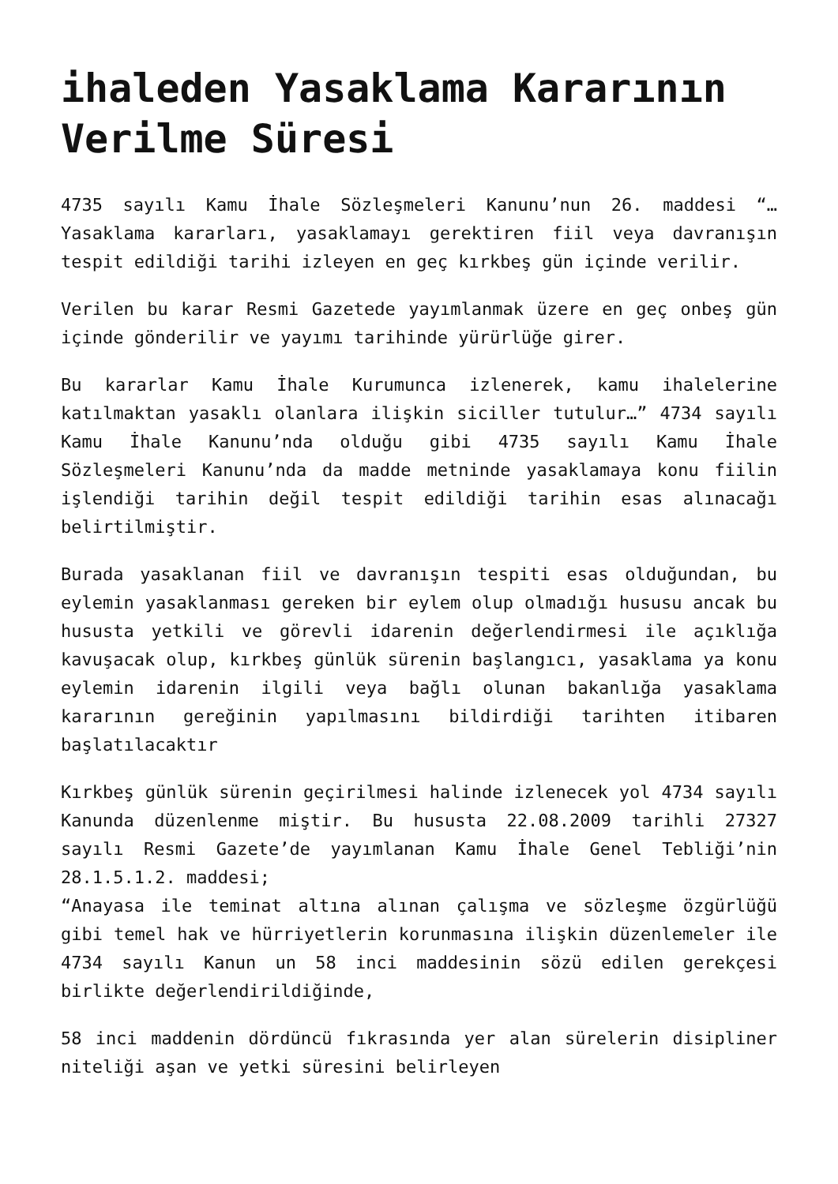ihaleden Yasaklama Kararının Verilme Süresi
4735 sayılı Kamu İhale Sözleşmeleri Kanunu’nun 26. maddesi “…Yasaklama kararları, yasaklamayı gerektiren fiil veya davranışın tespit edildiği tarihi izleyen en geç kırkbeş gün içinde verilir.
Verilen bu karar Resmi Gazetede yayımlanmak üzere en geç onbeş gün içinde gönderilir ve yayımı tarihinde yürürlüğe girer.
Bu kararlar Kamu İhale Kurumunca izlenerek, kamu ihalelerine katılmaktan yasaklı olanlara ilişkin siciller tutulur…” 4734 sayılı Kamu İhale Kanunu’nda olduğu gibi 4735 sayılı Kamu İhale Sözleşmeleri Kanunu’nda da madde metninde yasaklamaya konu fiilin işlendiği tarihin değil tespit edildiği tarihin esas alınacağı belirtilmiştir.
Burada yasaklanan fiil ve davranışın tespiti esas olduğundan, bu eylemin yasaklanması gereken bir eylem olup olmadığı hususu ancak bu hususta yetkili ve görevli idarenin değerlendirmesi ile açıklığa kavuşacak olup, kırkbeş günlük sürenin başlangıcı, yasaklama ya konu eylemin idarenin ilgili veya bağlı olunan bakanlığa yasaklama kararının gereğinin yapılmasını bildirdiği tarihten itibaren başlatılacaktır
Kırkbeş günlük sürenin geçirilmesi halinde izlenecek yol 4734 sayılı Kanunda düzenlenme miştir. Bu hususta 22.08.2009 tarihli 27327 sayılı Resmi Gazete’de yayımlanan Kamu İhale Genel Tebliği’nin 28.1.5.1.2. maddesi;
“Anayasa ile teminat altına alınan çalışma ve sözleşme özgürlüğü gibi temel hak ve hürriyetlerin korunmasına ilişkin düzenlemeler ile 4734 sayılı Kanun un 58 inci maddesinin sözü edilen gerekçesi birlikte değerlendirildiğinde,
58 inci maddenin dördüncü fıkrasında yer alan sürelerin disipliner niteliği aşan ve yetki süresini belirleyen